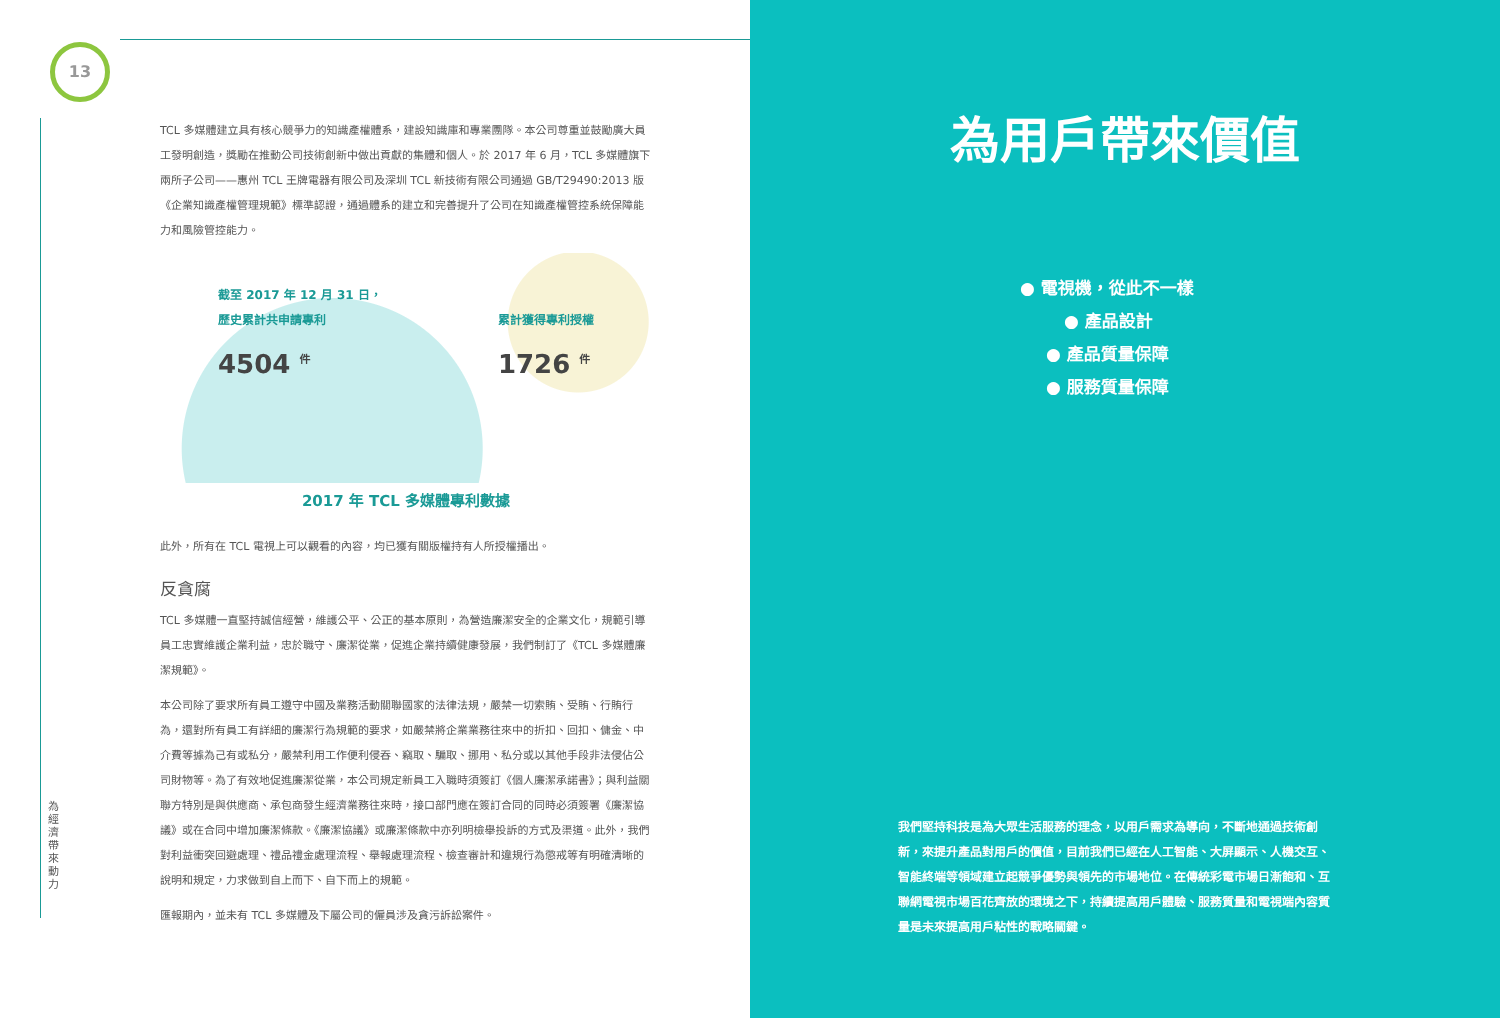13
TCL 多媒體建立具有核心競爭力的知識產權體系，建設知識庫和專業團隊。本公司尊重並鼓勵廣大員工發明創造，獎勵在推動公司技術創新中做出貢獻的集體和個人。於 2017 年 6 月，TCL 多媒體旗下兩所子公司——惠州 TCL 王牌電器有限公司及深圳 TCL 新技術有限公司通過 GB/T29490:2013 版《企業知識產權管理規範》標準認證，通過體系的建立和完善提升了公司在知識產權管控系統保障能力和風險管控能力。
截至 2017 年 12 月 31 日，
歷史累計共申請專利
4504 <sup>件</sup>
累計獲得專利授權
1726 <sup>件</sup>
2017 年 TCL 多媒體專利數據
此外，所有在 TCL 電視上可以觀看的內容，均已獲有關版權持有人所授權播出。
反貪腐
TCL 多媒體一直堅持誠信經營，維護公平、公正的基本原則，為營造廉潔安全的企業文化，規範引導員工忠實維護企業利益，忠於職守、廉潔從業，促進企業持續健康發展，我們制訂了《TCL 多媒體廉潔規範》。
本公司除了要求所有員工遵守中國及業務活動關聯國家的法律法規，嚴禁一切索賄、受賄、行賄行為，還對所有員工有詳細的廉潔行為規範的要求，如嚴禁將企業業務往來中的折扣、回扣、傭金、中介費等據為己有或私分，嚴禁利用工作便利侵吞、竊取、騙取、挪用、私分或以其他手段非法侵佔公司財物等。為了有效地促進廉潔從業，本公司規定新員工入職時須簽訂《個人廉潔承諾書》；與利益關聯方特別是與供應商、承包商發生經濟業務往來時，接口部門應在簽訂合同的同時必須簽署《廉潔協議》或在合同中增加廉潔條款。《廉潔協議》或廉潔條款中亦列明檢舉投訴的方式及渠道。此外，我們對利益衝突回避處理、禮品禮金處理流程、舉報處理流程、檢查審計和違規行為懲戒等有明確清晰的說明和規定，力求做到自上而下、自下而上的規範。
匯報期內，並未有 TCL 多媒體及下屬公司的僱員涉及貪污訴訟案件。
為經濟帶來動力
為用戶帶來價值
● 電視機，從此不一樣
● 產品設計
● 產品質量保障
● 服務質量保障
我們堅持科技是為大眾生活服務的理念，以用戶需求為導向，不斷地通過技術創新，來提升產品對用戶的價值，目前我們已經在人工智能、大屏顯示、人機交互、智能終端等領域建立起競爭優勢與領先的市場地位。在傳統彩電市場日漸飽和、互聯網電視市場百花齊放的環境之下，持續提高用戶體驗、服務質量和電視端內容質量是未來提高用戶粘性的戰略關鍵。